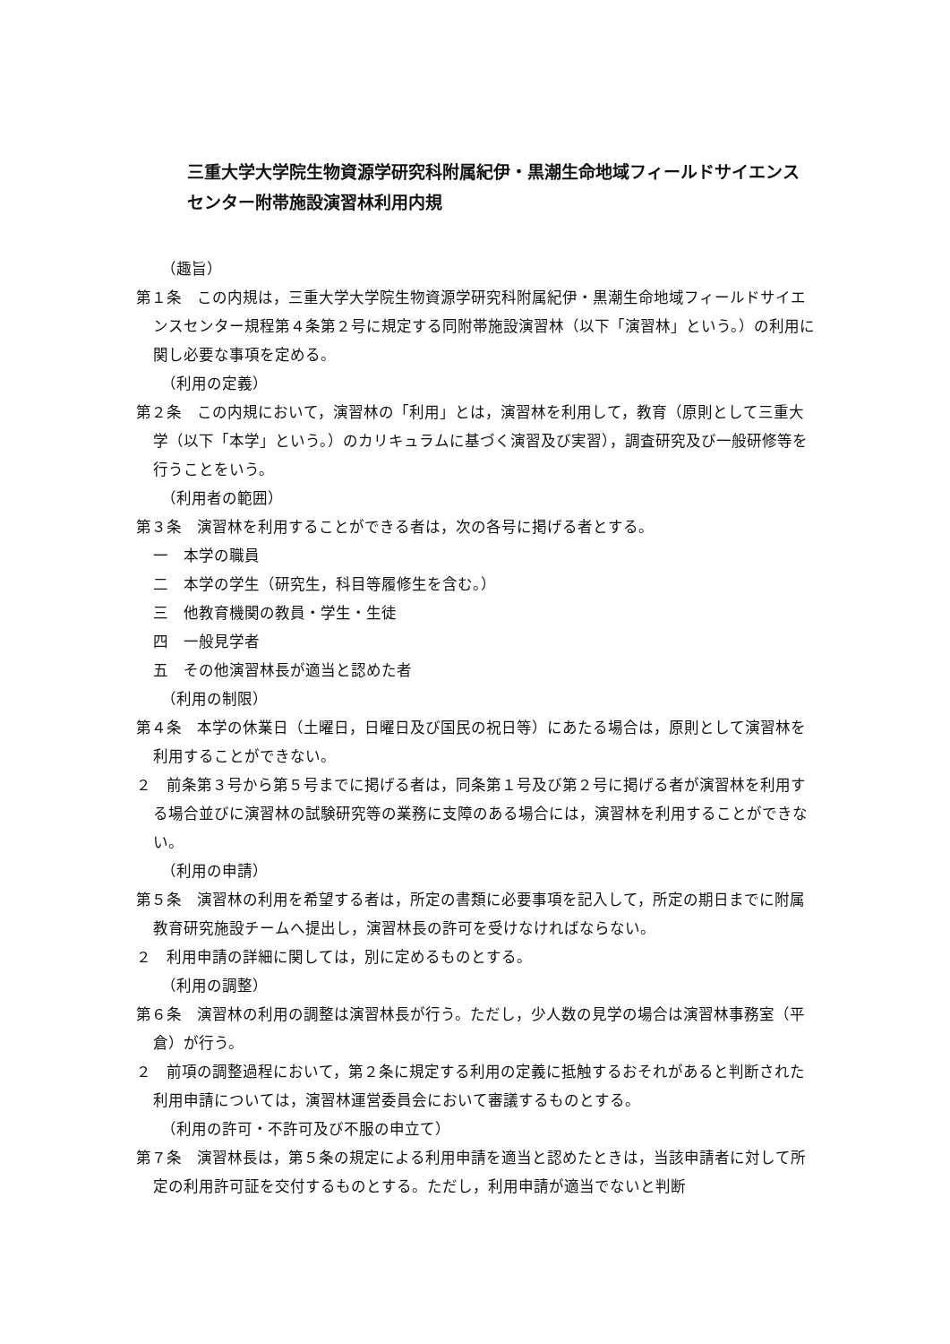三重大学大学院生物資源学研究科附属紀伊・黒潮生命地域フィールドサイエンスセンター附帯施設演習林利用内規
（趣旨）
第１条　この内規は，三重大学大学院生物資源学研究科附属紀伊・黒潮生命地域フィールドサイエンスセンター規程第４条第２号に規定する同附帯施設演習林（以下「演習林」という。）の利用に関し必要な事項を定める。
（利用の定義）
第２条　この内規において，演習林の「利用」とは，演習林を利用して，教育（原則として三重大学（以下「本学」という。）のカリキュラムに基づく演習及び実習），調査研究及び一般研修等を行うことをいう。
（利用者の範囲）
第３条　演習林を利用することができる者は，次の各号に掲げる者とする。
一　本学の職員
二　本学の学生（研究生，科目等履修生を含む。）
三　他教育機関の教員・学生・生徒
四　一般見学者
五　その他演習林長が適当と認めた者
（利用の制限）
第４条　本学の休業日（土曜日，日曜日及び国民の祝日等）にあたる場合は，原則として演習林を利用することができない。
２　前条第３号から第５号までに掲げる者は，同条第１号及び第２号に掲げる者が演習林を利用する場合並びに演習林の試験研究等の業務に支障のある場合には，演習林を利用することができない。
（利用の申請）
第５条　演習林の利用を希望する者は，所定の書類に必要事項を記入して，所定の期日までに附属教育研究施設チームへ提出し，演習林長の許可を受けなければならない。
２　利用申請の詳細に関しては，別に定めるものとする。
（利用の調整）
第６条　演習林の利用の調整は演習林長が行う。ただし，少人数の見学の場合は演習林事務室（平倉）が行う。
２　前項の調整過程において，第２条に規定する利用の定義に抵触するおそれがあると判断された利用申請については，演習林運営委員会において審議するものとする。
（利用の許可・不許可及び不服の申立て）
第７条　演習林長は，第５条の規定による利用申請を適当と認めたときは，当該申請者に対して所定の利用許可証を交付するものとする。ただし，利用申請が適当でないと判断